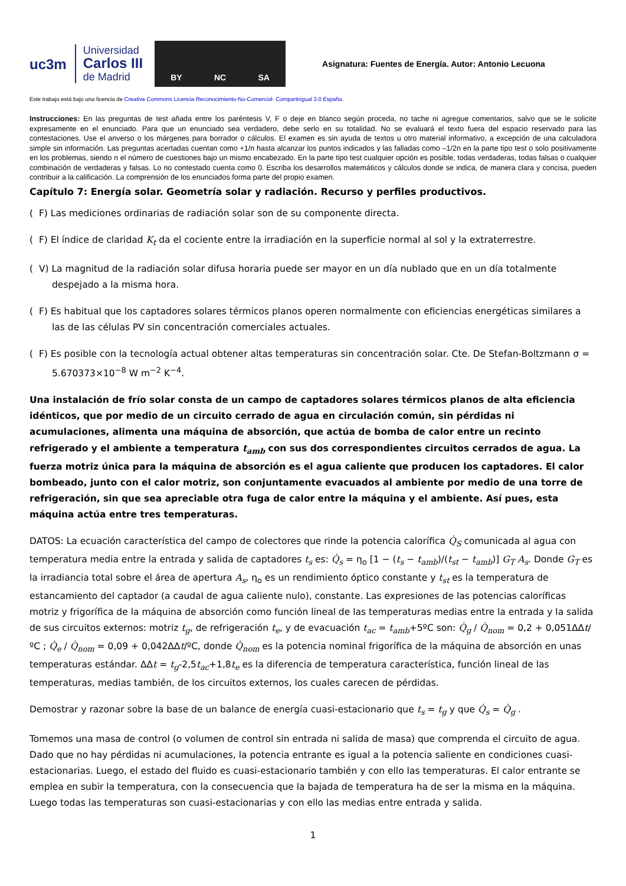uc3m
Universidad
Carlos III
de Madrid
BY NC SA
Asignatura: Fuentes de Energía. Autor: Antonio Lecuona
Este trabajo está bajo una licencia de Creative Commons Licencia Reconocimiento-No-Comercial- Compartirigual 3.0 España.
Instrucciones: En las preguntas de test añada entre los paréntesis V, F o deje en blanco según proceda, no tache ni agregue comentarios, salvo que se le solicite expresamente en el enunciado. Para que un enunciado sea verdadero, debe serlo en su totalidad. No se evaluará el texto fuera del espacio reservado para las contestaciones. Use el anverso o los márgenes para borrador o cálculos. El examen es sin ayuda de textos u otro material informativo, a excepción de una calculadora simple sin información. Las preguntas acertadas cuentan como +1/n hasta alcanzar los puntos indicados y las falladas como –1/2n en la parte tipo test o solo positivamente en los problemas, siendo n el número de cuestiones bajo un mismo encabezado. En la parte tipo test cualquier opción es posible, todas verdaderas, todas falsas o cualquier combinación de verdaderas y falsas. Lo no contestado cuenta como 0. Escriba los desarrollos matemáticos y cálculos donde se indica, de manera clara y concisa, pueden contribuir a la calificación. La comprensión de los enunciados forma parte del propio examen.
Capítulo 7: Energía solar. Geometría solar y radiación. Recurso y perfiles productivos.
( F) Las mediciones ordinarias de radiación solar son de su componente directa.
( F) El índice de claridad K<sub>t</sub> da el cociente entre la irradiación en la superficie normal al sol y la extraterrestre.
( V) La magnitud de la radiación solar difusa horaria puede ser mayor en un día nublado que en un día totalmente despejado a la misma hora.
( F) Es habitual que los captadores solares térmicos planos operen normalmente con eficiencias energéticas similares a las de las células PV sin concentración comerciales actuales.
( F) Es posible con la tecnología actual obtener altas temperaturas sin concentración solar. Cte. De Stefan-Boltzmann σ = 5.670373×10<sup>−8</sup> W m<sup>−2</sup> K<sup>−4</sup>.
Una instalación de frío solar consta de un campo de captadores solares térmicos planos de alta eficiencia idénticos, que por medio de un circuito cerrado de agua en circulación común, sin pérdidas ni acumulaciones, alimenta una máquina de absorción, que actúa de bomba de calor entre un recinto refrigerado y el ambiente a temperatura t<sub>amb</sub> con sus dos correspondientes circuitos cerrados de agua. La fuerza motriz única para la máquina de absorción es el agua caliente que producen los captadores. El calor bombeado, junto con el calor motriz, son conjuntamente evacuados al ambiente por medio de una torre de refrigeración, sin que sea apreciable otra fuga de calor entre la máquina y el ambiente. Así pues, esta máquina actúa entre tres temperaturas.
DATOS: La ecuación característica del campo de colectores que rinde la potencia calorífica Q̇<sub>S</sub> comunicada al agua con temperatura media entre la entrada y salida de captadores t<sub>s</sub> es: Q̇<sub>s</sub> = η<sub>o</sub> [1 − (t<sub>s</sub> − t<sub>amb</sub>)/(t<sub>st</sub> − t<sub>amb</sub>)] G<sub>T</sub> A<sub>s</sub>. Donde G<sub>T</sub> es la irradiancia total sobre el área de apertura A<sub>s</sub>, η<sub>o</sub> es un rendimiento óptico constante y t<sub>st</sub> es la temperatura de estancamiento del captador (a caudal de agua caliente nulo), constante. Las expresiones de las potencias caloríficas motriz y frigorífica de la máquina de absorción como función lineal de las temperaturas medias entre la entrada y la salida de sus circuitos externos: motriz t<sub>g</sub>, de refrigeración t<sub>e</sub>, y de evacuación t<sub>ac</sub> = t<sub>amb</sub>+5ºC son: Q̇<sub>g</sub> / Q̇<sub>nom</sub> = 0,2 + 0,051ΔΔt/ºC ; Q̇<sub>e</sub> / Q̇<sub>nom</sub> = 0,09 + 0,042ΔΔt/ºC, donde Q̇<sub>nom</sub> es la potencia nominal frigorífica de la máquina de absorción en unas temperaturas estándar. ΔΔt = t<sub>g</sub>-2,5t<sub>ac</sub>+1,8t<sub>e</sub> es la diferencia de temperatura característica, función lineal de las temperaturas, medias también, de los circuitos externos, los cuales carecen de pérdidas.
Demostrar y razonar sobre la base de un balance de energía cuasi-estacionario que t<sub>s</sub> = t<sub>g</sub> y que Q̇<sub>s</sub> = Q̇<sub>g</sub> .
Tomemos una masa de control (o volumen de control sin entrada ni salida de masa) que comprenda el circuito de agua. Dado que no hay pérdidas ni acumulaciones, la potencia entrante es igual a la potencia saliente en condiciones cuasi-estacionarias. Luego, el estado del fluido es cuasi-estacionario también y con ello las temperaturas. El calor entrante se emplea en subir la temperatura, con la consecuencia que la bajada de temperatura ha de ser la misma en la máquina. Luego todas las temperaturas son cuasi-estacionarias y con ello las medias entre entrada y salida.
1